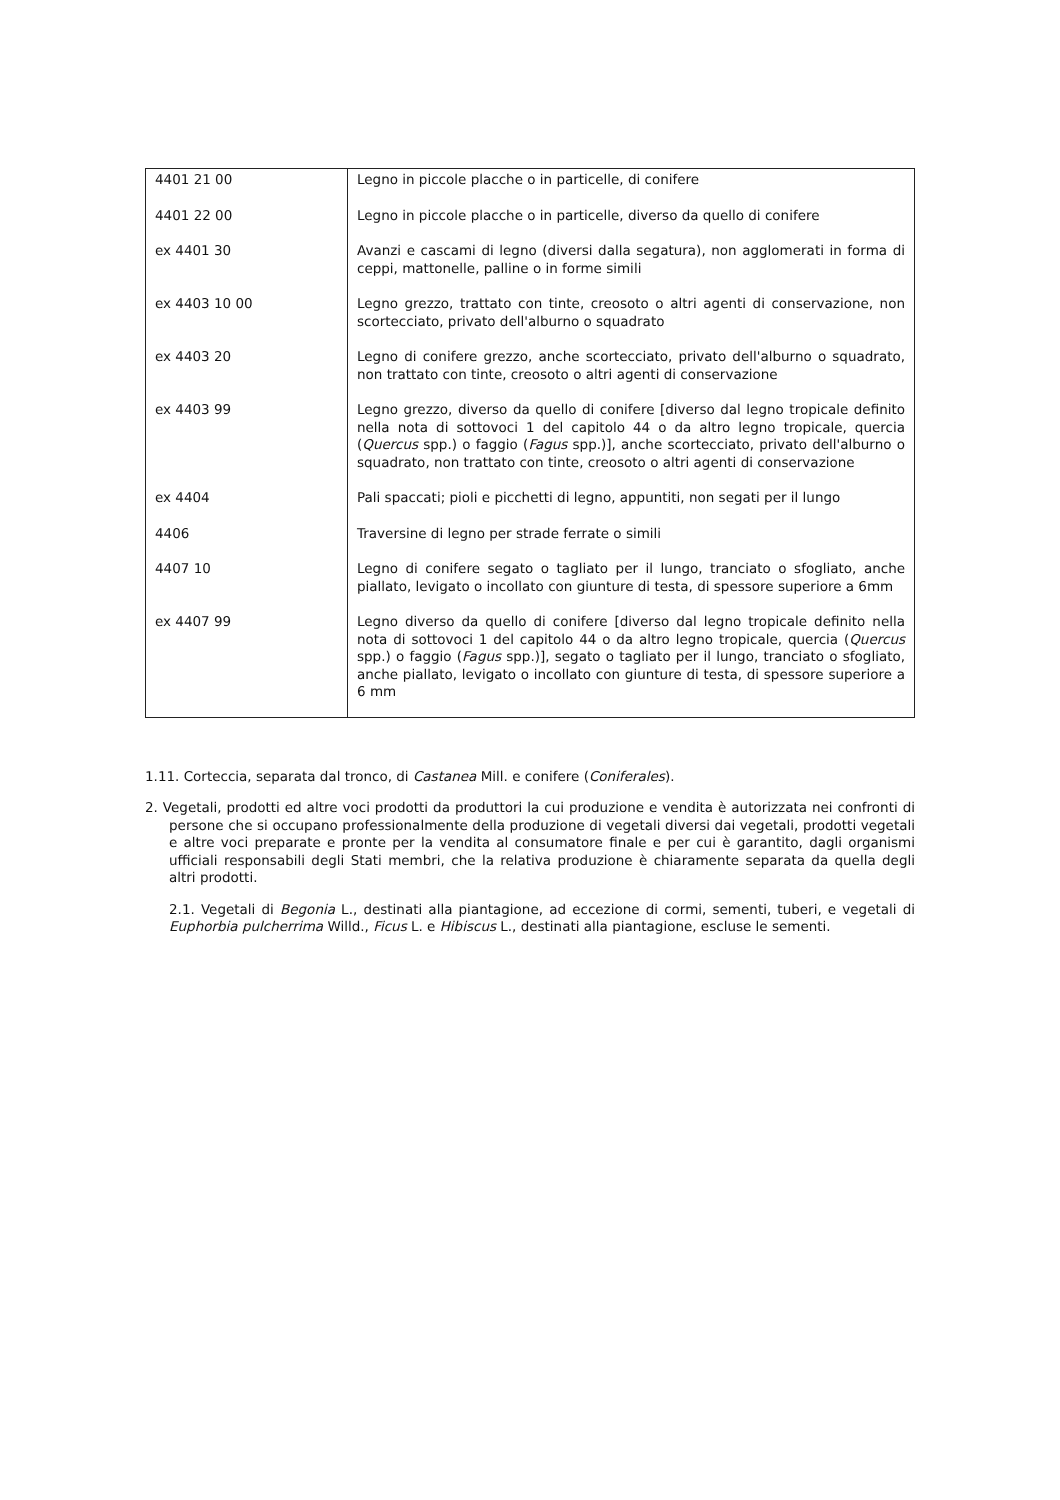| 4401 21 00 | Legno in piccole placche o in particelle, di conifere |
| 4401 22 00 | Legno in piccole placche o in particelle, diverso da quello di conifere |
| ex 4401 30 | Avanzi e cascami di legno (diversi dalla segatura), non agglomerati in forma di ceppi, mattonelle, palline o in forme simili |
| ex 4403 10 00 | Legno grezzo, trattato con tinte, creosoto o altri agenti di conservazione, non scortecciato, privato dell'alburno o squadrato |
| ex 4403 20 | Legno di conifere grezzo, anche scortecciato, privato dell'alburno o squadrato, non trattato con tinte, creosoto o altri agenti di conservazione |
| ex 4403 99 | Legno grezzo, diverso da quello di conifere [diverso dal legno tropicale definito nella nota di sottovoci 1 del capitolo 44 o da altro legno tropicale, quercia ( Quercus spp.) o faggio ( Fagus spp.)], anche scortecciato, privato dell'alburno o squadrato, non trattato con tinte, creosoto o altri agenti di conservazione |
| ex 4404 | Pali spaccati; pioli e picchetti di legno, appuntiti, non segati per il lungo |
| 4406 | Traversine di legno per strade ferrate o simili |
| 4407 10 | Legno di conifere segato o tagliato per il lungo, tranciato o sfogliato, anche piallato, levigato o incollato con giunture di testa, di spessore superiore a 6mm |
| ex 4407 99 | Legno diverso da quello di conifere [diverso dal legno tropicale definito nella nota di sottovoci 1 del capitolo 44 o da altro legno tropicale, quercia ( Quercus spp.) o faggio ( Fagus spp.)], segato o tagliato per il lungo, tranciato o sfogliato, anche piallato, levigato o incollato con giunture di testa, di spessore superiore a 6 mm |
1.11. Corteccia, separata dal tronco, di Castanea Mill. e conifere (Coniferales).
2. Vegetali, prodotti ed altre voci prodotti da produttori la cui produzione e vendita è autorizzata nei confronti di persone che si occupano professionalmente della produzione di vegetali diversi dai vegetali, prodotti vegetali e altre voci preparate e pronte per la vendita al consumatore finale e per cui è garantito, dagli organismi ufficiali responsabili degli Stati membri, che la relativa produzione è chiaramente separata da quella degli altri prodotti.
2.1. Vegetali di Begonia L., destinati alla piantagione, ad eccezione di cormi, sementi, tuberi, e vegetali di Euphorbia pulcherrima Willd., Ficus L. e Hibiscus L., destinati alla piantagione, escluse le sementi.